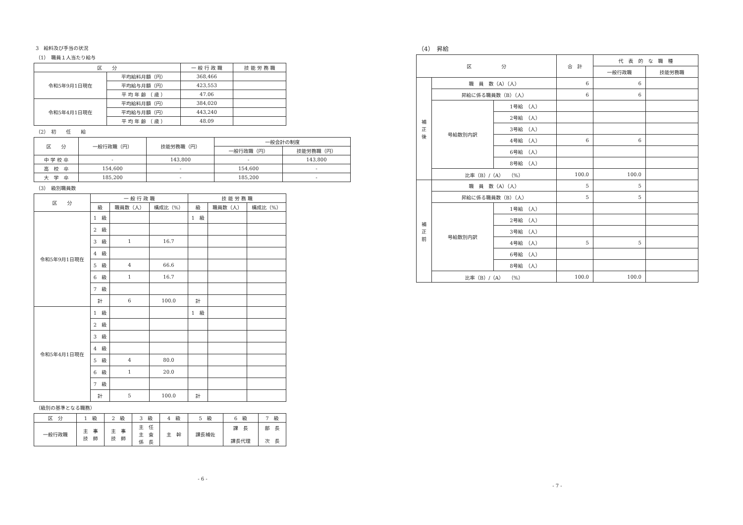3　給料及び手当の状況
（1）　職員１人当たり給与
| 区 分 | | 一 般 行 政 職 | 技 能 労 務 職 |
| --- | --- | --- | --- |
| 令和5年9月1日現在 | 平均給料月額（円） | 368,466 | |
| | 平均給与月額（円） | 423,553 | |
| | 平 均 年 齢 （ 歳 ） | 47.06 | |
| 令和5年4月1日現在 | 平均給料月額（円） | 384,020 | |
| | 平均給与月額（円） | 443,240 | |
| | 平 均 年 齢 （ 歳 ） | 48.09 | |
（2）　初　　任　　給
| 区 分 | 一般行政職（円） | 技能労務職（円） | 一般会計の制度 | |
| --- | --- | --- | --- | --- |
| | | | 一般行政職（円） | 技能労務職（円） |
| 中 学 校 卒 | - | 143,800 | - | 143,800 |
| 高 校 卒 | 154,600 | - | 154,600 | - |
| 大 学 卒 | 185,200 | - | 185,200 | - |
（3）　級別職員数
| 区 分 | 一 般 行 政 職 | | | 技 能 労 務 職 | | |
| --- | --- | --- | --- | --- | --- | --- |
| | 級 | 職員数（人） | 構成比（%） | 級 | 職員数（人） | 構成比（%） |
| 令和5年9月1日現在 | 1 級 | | | 1 級 | | |
| | 2 級 | | | | | |
| | 3 級 | 1 | 16.7 | | | |
| | 4 級 | | | | | |
| | 5 級 | 4 | 66.6 | | | |
| | 6 級 | 1 | 16.7 | | | |
| | 7 級 | | | | | |
| | 計 | 6 | 100.0 | 計 | | |
| 令和5年4月1日現在 | 1 級 | | | 1 級 | | |
| | 2 級 | | | | | |
| | 3 級 | | | | | |
| | 4 級 | | | | | |
| | 5 級 | 4 | 80.0 | | | |
| | 6 級 | 1 | 20.0 | | | |
| | 7 級 | | | | | |
| | 計 | 5 | 100.0 | 計 | | |
（級別の基準となる職務）
| 区 分 | 1 級 | 2 級 | 3 級 | 4 級 | 5 級 | 6 級 | 7 級 |
| --- | --- | --- | --- | --- | --- | --- | --- |
| 一般行政職 | 主 事 技 師 | 主 事 技 師 | 主 任 主 査 係 長 | 主 幹 | 課長補佐 | 課 長 課長代理 | 部 長 次 長 |
- 6 -
（4）　昇給
| 区 分 | | | 合 計 | 代 表 的 な 職 種 | |
| --- | --- | --- | --- | --- | --- |
| | | | | 一般行政職 | 技能労務職 |
| 補 正 後 | 職 員 数（A）（人） | | 6 | 6 | |
| | 昇給に係る職員数（B）（人） | | 6 | 6 | |
| | 号給数別内訳 | 1号給 （人） | | | |
| | | 2号給 （人） | | | |
| | | 3号給 （人） | | | |
| | | 4号給 （人） | 6 | 6 | |
| | | 6号給 （人） | | | |
| | | 8号給 （人） | | | |
| | 比率（B）/（A） （%） | | 100.0 | 100.0 | |
| 補 正 前 | 職 員 数（A）（人） | | 5 | 5 | |
| | 昇給に係る職員数（B）（人） | | 5 | 5 | |
| | 号給数別内訳 | 1号給 （人） | | | |
| | | 2号給 （人） | | | |
| | | 3号給 （人） | | | |
| | | 4号給 （人） | 5 | 5 | |
| | | 6号給 （人） | | | |
| | | 8号給 （人） | | | |
| | 比率（B）/（A） （%） | | 100.0 | 100.0 | |
- 7 -